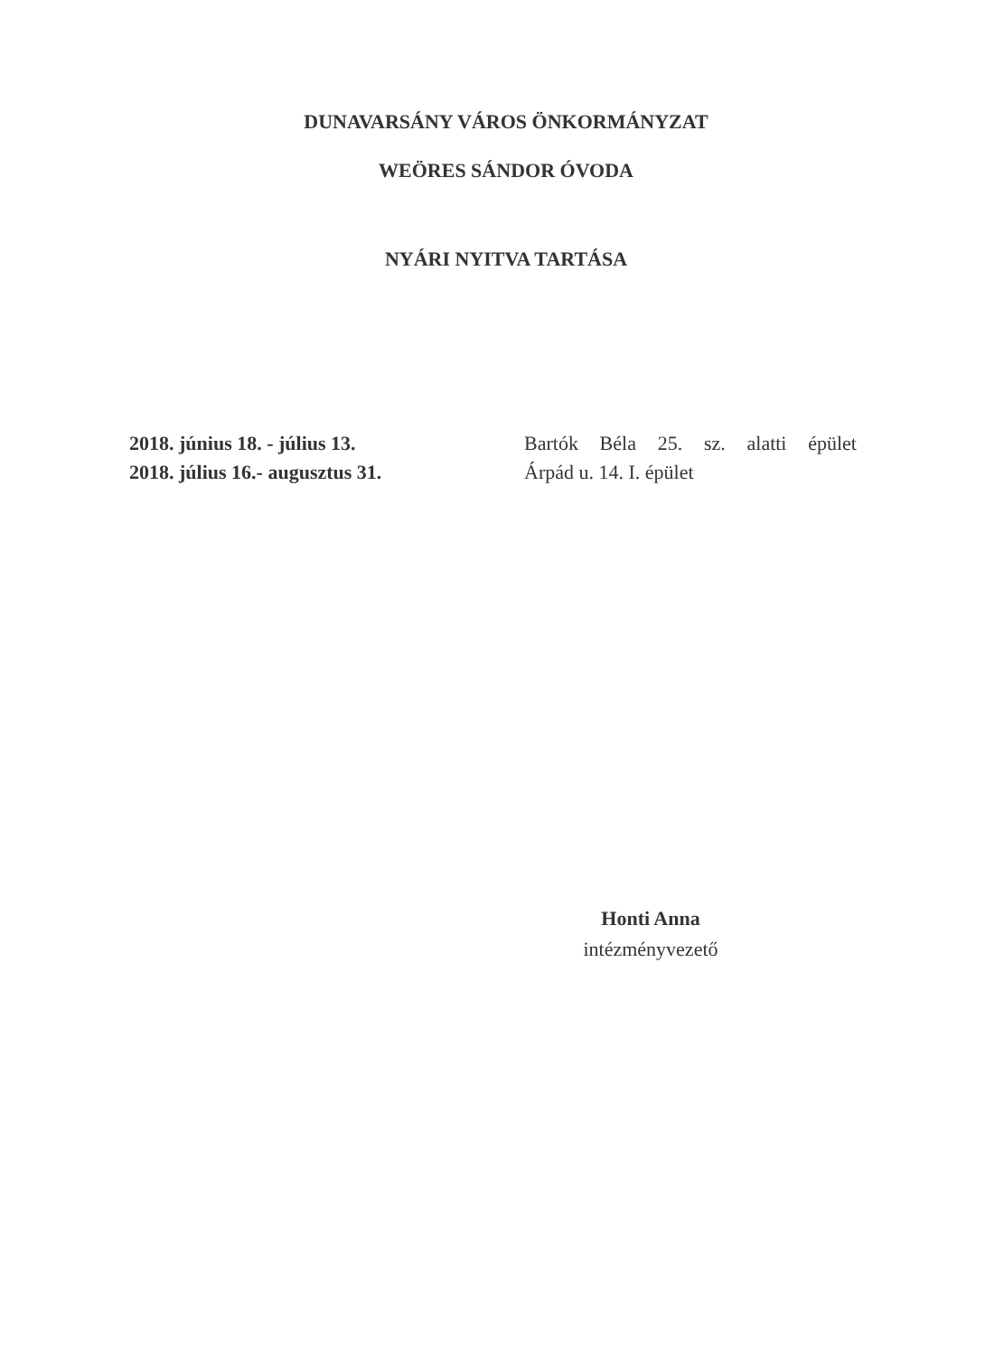DUNAVARSÁNY VÁROS ÖNKORMÁNYZAT
WEÖRES SÁNDOR ÓVODA
NYÁRI NYITVA TARTÁSA
2018. június 18. - július 13. Bartók Béla 25. sz. alatti épület
2018. július 16.- augusztus 31. Árpád u. 14. I. épület
Honti Anna
intézményvezető